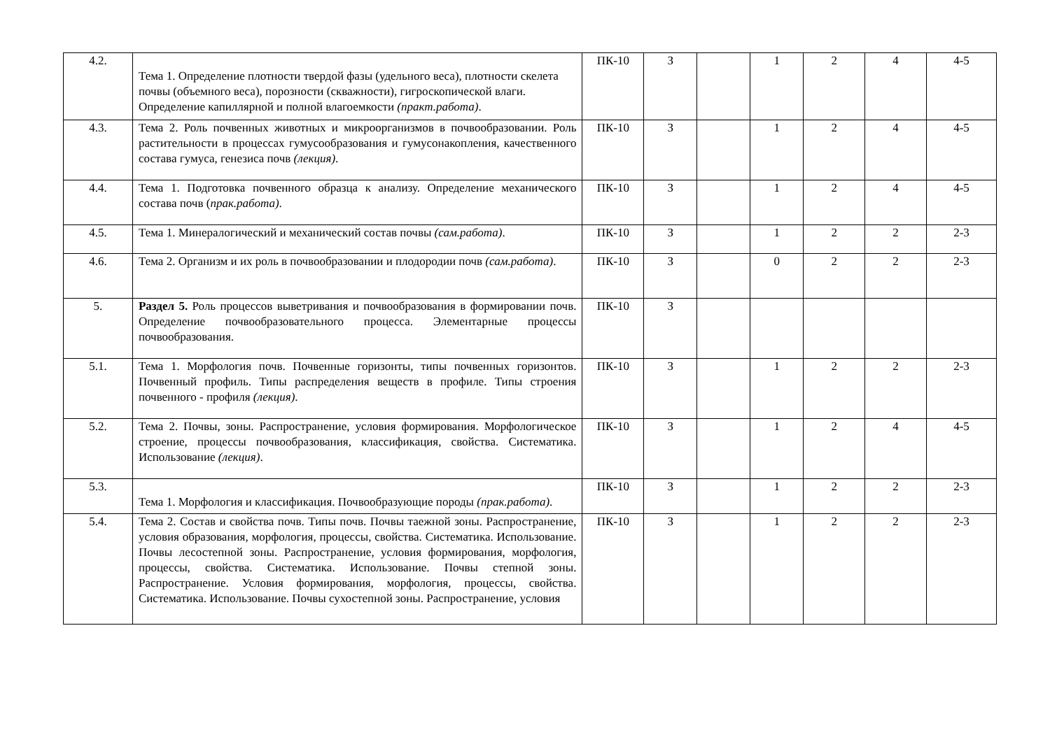| 4.2. | Тема 1. Определение плотности твердой фазы (удельного веса), плотности скелета почвы (объемного веса), порозности (скважности), гигроскопической влаги. Определение капиллярной и полной влагоемкости (практ.работа) . | ПК-10 | З | | 1 | 2 | 4 | 4-5 |
| 4.3. | Тема 2. Роль почвенных животных и микроорганизмов в почвообразовании. Роль растительности в процессах гумусообразования и гумусонакопления, качественного состава гумуса, генезиса почв (лекция) . | ПК-10 | З | | 1 | 2 | 4 | 4-5 |
| 4.4. | Тема 1. Подготовка почвенного образца к анализу. Определение механического состава почв ( прак.работа) . | ПК-10 | З | | 1 | 2 | 4 | 4-5 |
| 4.5. | Тема 1. Минералогический и механический состав почвы (сам.работа) . | ПК-10 | З | | 1 | 2 | 2 | 2-3 |
| 4.6. | Тема 2. Организм и их роль в почвообразовании и плодородии почв (сам.работа) . | ПК-10 | З | | 0 | 2 | 2 | 2-3 |
| 5. | Раздел 5. Роль процессов выветривания и почвообразования в формировании почв. Определение почвообразовательного процесса. Элементарные процессы почвообразования. | ПК-10 | З | | | | | |
| 5.1. | Тема 1. Морфология почв. Почвенные горизонты, типы почвенных горизонтов. Почвенный профиль. Типы распределения веществ в профиле. Типы строения почвенного - профиля (лекция) . | ПК-10 | З | | 1 | 2 | 2 | 2-3 |
| 5.2. | Тема 2. Почвы, зоны. Распространение, условия формирования. Морфологическое строение, процессы почвообразования, классификация, свойства. Систематика. Использование (лекция) . | ПК-10 | З | | 1 | 2 | 4 | 4-5 |
| 5.3. | Тема 1. Морфология и классификация. Почвообразующие породы (прак.работа) . | ПК-10 | З | | 1 | 2 | 2 | 2-3 |
| 5.4. | Тема 2. Состав и свойства почв. Типы почв. Почвы таежной зоны. Распространение, условия образования, морфология, процессы, свойства. Систематика. Использование. Почвы лесостепной зоны. Распространение, условия формирования, морфология, процессы, свойства. Систематика. Использование. Почвы степной зоны. Распространение. Условия формирования, морфология, процессы, свойства. Систематика. Использование. Почвы сухостепной зоны. Распространение, условия | ПК-10 | З | | 1 | 2 | 2 | 2-3 |